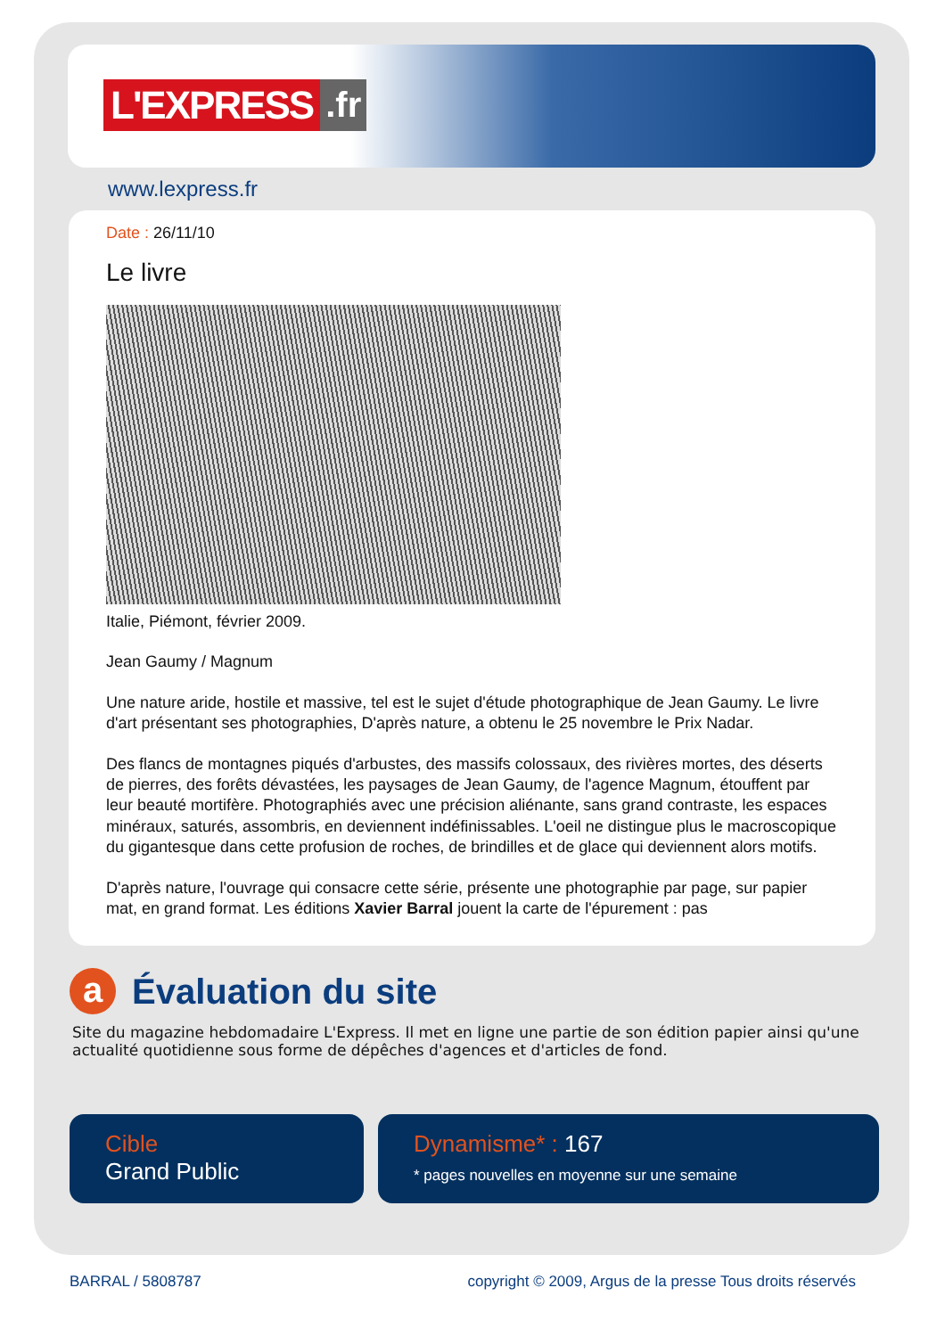L'EXPRESS.fr
www.lexpress.fr
Date : 26/11/10
Le livre
Italie, Piémont, février 2009.
Jean Gaumy / Magnum
Une nature aride, hostile et massive, tel est le sujet d'étude photographique de Jean Gaumy. Le livre d'art présentant ses photographies, D'après nature, a obtenu le 25 novembre le Prix Nadar.
Des flancs de montagnes piqués d'arbustes, des massifs colossaux, des rivières mortes, des déserts de pierres, des forêts dévastées, les paysages de Jean Gaumy, de l'agence Magnum, étouffent par leur beauté mortifère. Photographiés avec une précision aliénante, sans grand contraste, les espaces minéraux, saturés, assombris, en deviennent indéfinissables. L'oeil ne distingue plus le macroscopique du gigantesque dans cette profusion de roches, de brindilles et de glace qui deviennent alors motifs.
D'après nature, l'ouvrage qui consacre cette série, présente une photographie par page, sur papier mat, en grand format. Les éditions Xavier Barral jouent la carte de l'épurement : pas
a
Évaluation du site
Site du magazine hebdomadaire L'Express. Il met en ligne une partie de son édition papier ainsi qu'une actualité quotidienne sous forme de dépêches d'agences et d'articles de fond.
Cible
Grand Public
Dynamisme* : 167
* pages nouvelles en moyenne sur une semaine
BARRAL / 5808787 copyright © 2009, Argus de la presse Tous droits réservés